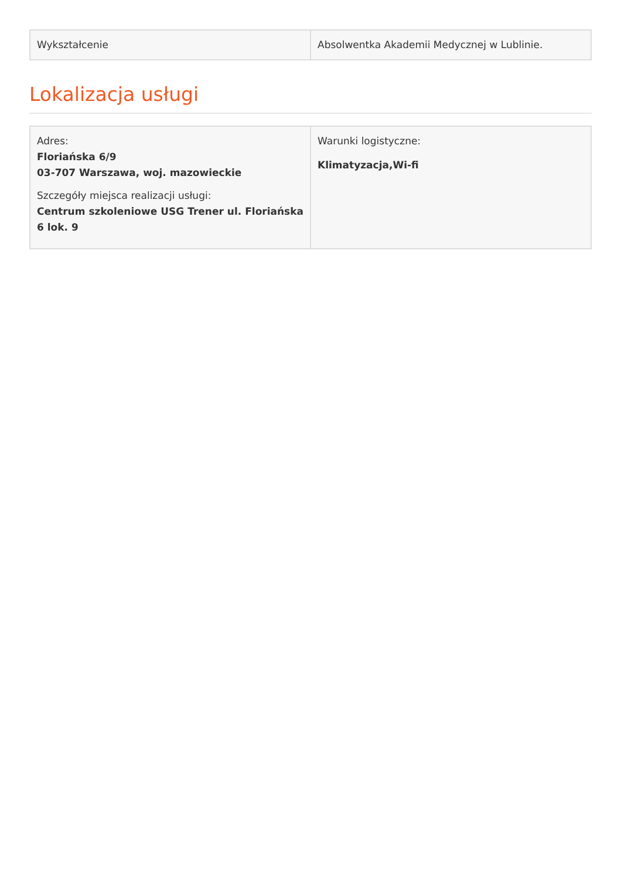| Wykształcenie | Absolwentka Akademii Medycznej w Lublinie. |
Lokalizacja usługi
| Adres: Floriańska 6/9 03-707 Warszawa, woj. mazowieckie Szczegóły miejsca realizacji usługi: Centrum szkoleniowe USG Trener ul. Floriańska 6 lok. 9 | Warunki logistyczne: Klimatyzacja,Wi-fi |